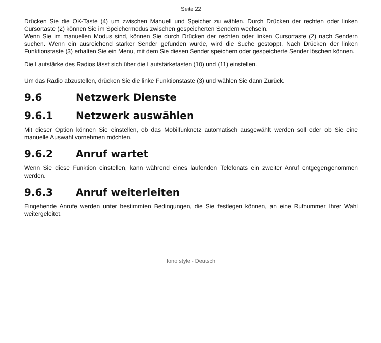Seite 22
Drücken Sie die OK-Taste (4) um zwischen Manuell und Speicher zu wählen. Durch Drücken der rechten oder linken Cursortaste (2) können Sie im Speichermodus zwischen gespeicherten Sendern wechseln.
Wenn Sie im manuellen Modus sind, können Sie durch Drücken der rechten oder linken Cursortaste (2) nach Sendern suchen. Wenn ein ausreichend starker Sender gefunden wurde, wird die Suche gestoppt. Nach Drücken der linken Funktionstaste (3) erhalten Sie ein Menu, mit dem Sie diesen Sender speichern oder gespeicherte Sender löschen können.
Die Lautstärke des Radios lässt sich über die Lautstärketasten (10) und (11) einstellen.
Um das Radio abzustellen, drücken Sie die linke Funktionstaste (3) und wählen Sie dann Zurück.
9.6 Netzwerk Dienste
9.6.1 Netzwerk auswählen
Mit dieser Option können Sie einstellen, ob das Mobilfunknetz automatisch ausgewählt werden soll oder ob Sie eine manuelle Auswahl vornehmen möchten.
9.6.2 Anruf wartet
Wenn Sie diese Funktion einstellen, kann während eines laufenden Telefonats ein zweiter Anruf entgegengenommen werden.
9.6.3 Anruf weiterleiten
Eingehende Anrufe werden unter bestimmten Bedingungen, die Sie festlegen können, an eine Rufnummer Ihrer Wahl weitergeleitet.
fono style - Deutsch